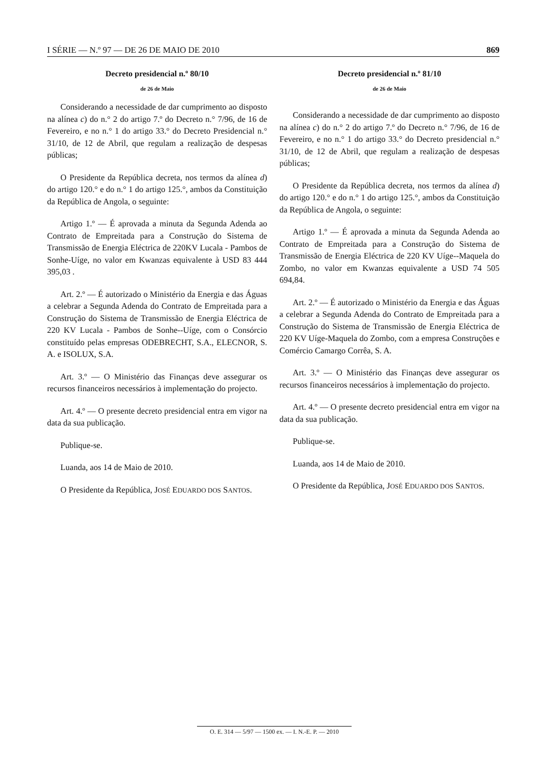I SÉRIE — N.º 97 — DE 26 DE MAIO DE 2010 869
Decreto presidencial n.º 80/10
de 26 de Maio
Considerando a necessidade de dar cumprimento ao disposto na alínea c) do n.° 2 do artigo 7.º do Decreto n.° 7/96, de 16 de Fevereiro, e no n.° 1 do artigo 33.° do Decreto Presidencial n.° 31/10, de 12 de Abril, que regulam a realização de despesas públicas;
O Presidente da República decreta, nos termos da alínea d) do artigo 120.° e do n.° 1 do artigo 125.°, ambos da Constituição da República de Angola, o seguinte:
Artigo 1.º — É aprovada a minuta da Segunda Adenda ao Contrato de Empreitada para a Construção do Sistema de Transmissão de Energia Eléctrica de 220KV Lucala - Pambos de Sonhe-Uíge, no valor em Kwanzas equivalente à USD 83 444 395,03 .
Art. 2.º — É autorizado o Ministério da Energia e das Águas a celebrar a Segunda Adenda do Contrato de Empreitada para a Construção do Sistema de Transmissão de Energia Eléctrica de 220 KV Lucala - Pambos de Sonhe--Uíge, com o Consórcio constituído pelas empresas ODEBRECHT, S.A., ELECNOR, S. A. e ISOLUX, S.A.
Art. 3.º — O Ministério das Finanças deve assegurar os recursos financeiros necessários à implementação do projecto.
Art. 4.º — O presente decreto presidencial entra em vigor na data da sua publicação.
Publique-se.
Luanda, aos 14 de Maio de 2010.
O Presidente da República, JOSÉ EDUARDO DOS SANTOS.
Decreto presidencial n.º 81/10
de 26 de Maio
Considerando a necessidade de dar cumprimento ao disposto na alínea c) do n.° 2 do artigo 7.º do Decreto n.° 7/96, de 16 de Fevereiro, e no n.° 1 do artigo 33.° do Decreto presidencial n.° 31/10, de 12 de Abril, que regulam a realização de despesas públicas;
O Presidente da República decreta, nos termos da alínea d) do artigo 120.° e do n.° 1 do artigo 125.°, ambos da Constituição da República de Angola, o seguinte:
Artigo 1.º — É aprovada a minuta da Segunda Adenda ao Contrato de Empreitada para a Construção do Sistema de Transmissão de Energia Eléctrica de 220 KV Uíge--Maquela do Zombo, no valor em Kwanzas equivalente a USD 74 505 694,84.
Art. 2.º — É autorizado o Ministério da Energia e das Águas a celebrar a Segunda Adenda do Contrato de Empreitada para a Construção do Sistema de Transmissão de Energia Eléctrica de 220 KV Uíge-Maquela do Zombo, com a empresa Construções e Comércio Camargo Corrêa, S. A.
Art. 3.º — O Ministério das Finanças deve assegurar os recursos financeiros necessários à implementação do projecto.
Art. 4.º — O presente decreto presidencial entra em vigor na data da sua publicação.
Publique-se.
Luanda, aos 14 de Maio de 2010.
O Presidente da República, JOSÉ EDUARDO DOS SANTOS.
O. E. 314 — 5/97 — 1500 ex. — I. N.-E. P. — 2010